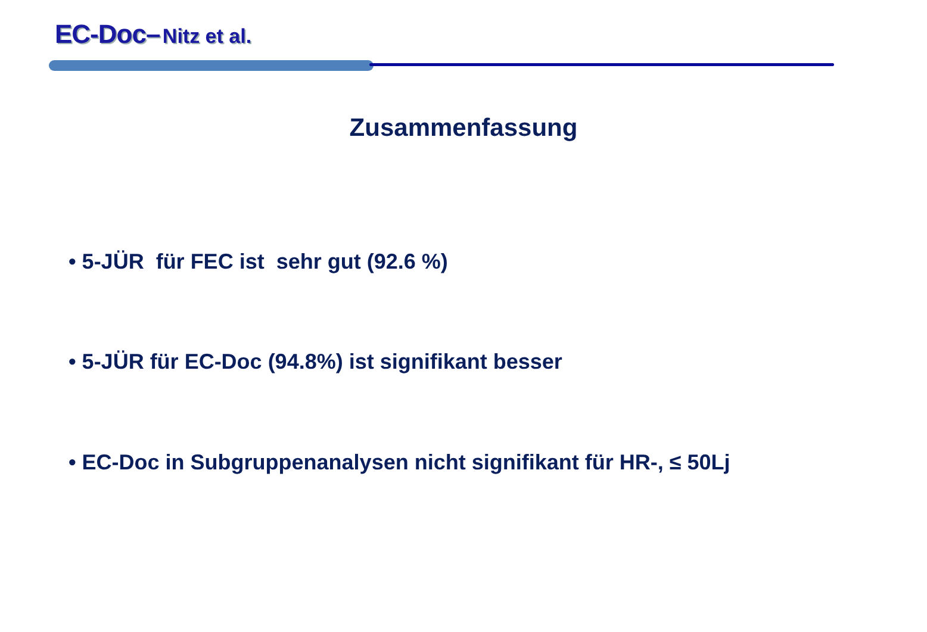EC-Doc– Nitz et al.
Zusammenfassung
• 5-JÜR für FEC ist sehr gut (92.6 %)
• 5-JÜR für EC-Doc (94.8%) ist signifikant besser
• EC-Doc in Subgruppenanalysen nicht signifikant für HR-, ≤ 50Lj